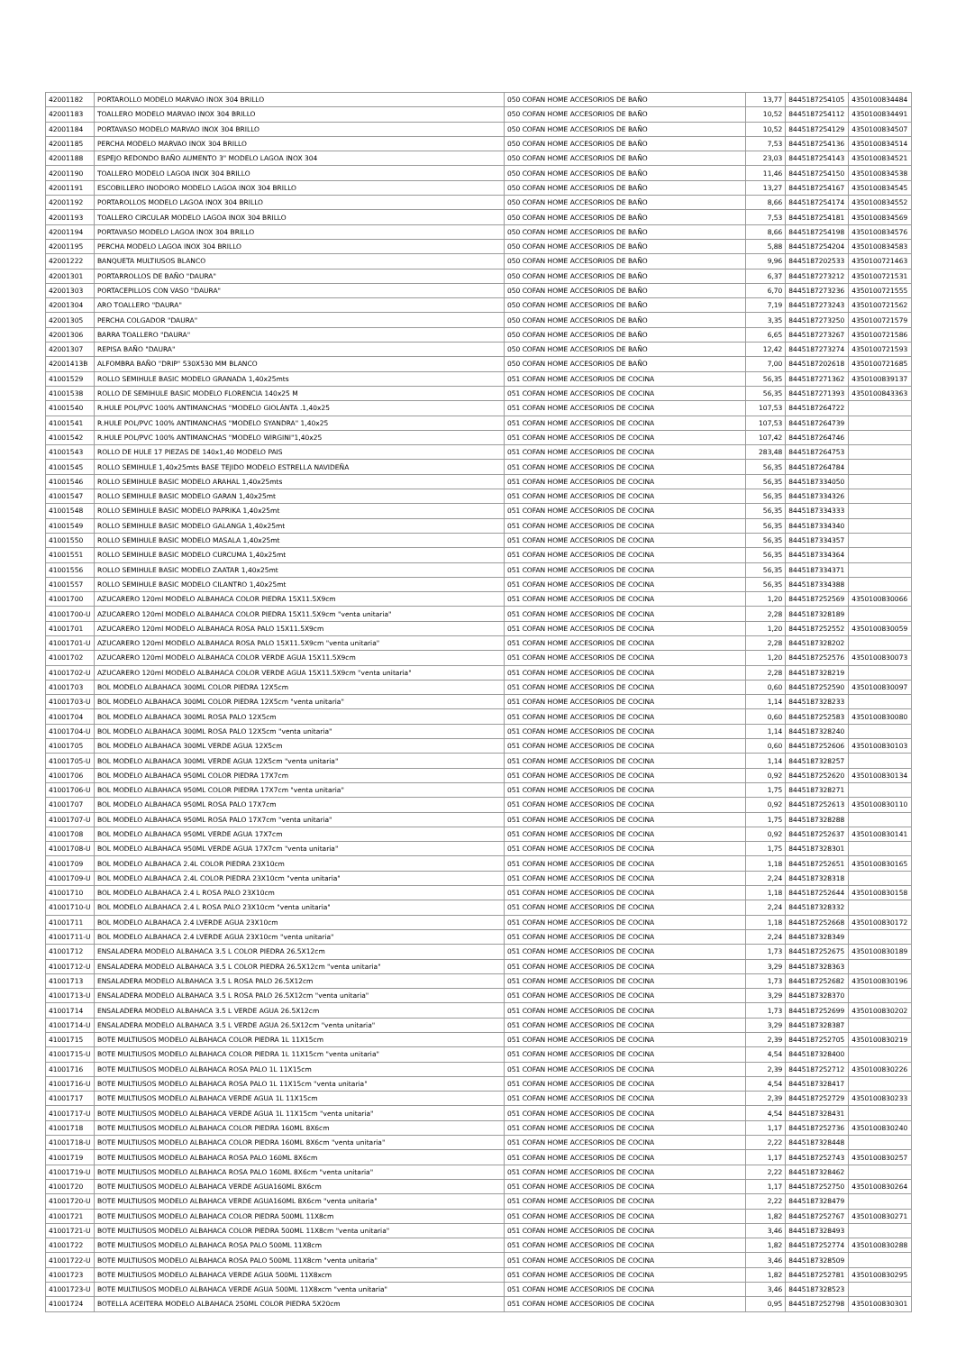| 42001182 | PORTAROLLO MODELO MARVAO INOX 304 BRILLO | 050 COFAN HOME ACCESORIOS DE BAÑO | 13,77 | 8445187254105 | 4350100834484 |
| 42001183 | TOALLERO MODELO MARVAO INOX 304 BRILLO | 050 COFAN HOME ACCESORIOS DE BAÑO | 10,52 | 8445187254112 | 4350100834491 |
| 42001184 | PORTAVASO MODELO MARVAO INOX 304 BRILLO | 050 COFAN HOME ACCESORIOS DE BAÑO | 10,52 | 8445187254129 | 4350100834507 |
| 42001185 | PERCHA MODELO MARVAO INOX 304 BRILLO | 050 COFAN HOME ACCESORIOS DE BAÑO | 7,53 | 8445187254136 | 4350100834514 |
| 42001188 | ESPEJO REDONDO BAÑO AUMENTO 3" MODELO LAGOA INOX 304 | 050 COFAN HOME ACCESORIOS DE BAÑO | 23,03 | 8445187254143 | 4350100834521 |
| 42001190 | TOALLERO MODELO LAGOA INOX 304 BRILLO | 050 COFAN HOME ACCESORIOS DE BAÑO | 11,46 | 8445187254150 | 4350100834538 |
| 42001191 | ESCOBILLERO INODORO MODELO LAGOA INOX 304 BRILLO | 050 COFAN HOME ACCESORIOS DE BAÑO | 13,27 | 8445187254167 | 4350100834545 |
| 42001192 | PORTAROLLOS MODELO LAGOA INOX 304 BRILLO | 050 COFAN HOME ACCESORIOS DE BAÑO | 8,66 | 8445187254174 | 4350100834552 |
| 42001193 | TOALLERO CIRCULAR MODELO LAGOA INOX 304 BRILLO | 050 COFAN HOME ACCESORIOS DE BAÑO | 7,53 | 8445187254181 | 4350100834569 |
| 42001194 | PORTAVASO MODELO LAGOA INOX 304 BRILLO | 050 COFAN HOME ACCESORIOS DE BAÑO | 8,66 | 8445187254198 | 4350100834576 |
| 42001195 | PERCHA MODELO LAGOA INOX 304 BRILLO | 050 COFAN HOME ACCESORIOS DE BAÑO | 5,88 | 8445187254204 | 4350100834583 |
| 42001222 | BANQUETA MULTIUSOS BLANCO | 050 COFAN HOME ACCESORIOS DE BAÑO | 9,96 | 8445187202533 | 4350100721463 |
| 42001301 | PORTARROLLOS DE BAÑO "DAURA" | 050 COFAN HOME ACCESORIOS DE BAÑO | 6,37 | 8445187273212 | 4350100721531 |
| 42001303 | PORTACEPILLOS CON VASO "DAURA" | 050 COFAN HOME ACCESORIOS DE BAÑO | 6,70 | 8445187273236 | 4350100721555 |
| 42001304 | ARO TOALLERO "DAURA" | 050 COFAN HOME ACCESORIOS DE BAÑO | 7,19 | 8445187273243 | 4350100721562 |
| 42001305 | PERCHA COLGADOR "DAURA" | 050 COFAN HOME ACCESORIOS DE BAÑO | 3,35 | 8445187273250 | 4350100721579 |
| 42001306 | BARRA TOALLERO "DAURA" | 050 COFAN HOME ACCESORIOS DE BAÑO | 6,65 | 8445187273267 | 4350100721586 |
| 42001307 | REPISA BAÑO "DAURA" | 050 COFAN HOME ACCESORIOS DE BAÑO | 12,42 | 8445187273274 | 4350100721593 |
| 42001413B | ALFOMBRA BAÑO "DRIP" 530X530 MM BLANCO | 050 COFAN HOME ACCESORIOS DE BAÑO | 7,00 | 8445187202618 | 4350100721685 |
| 41001529 | ROLLO SEMIHULE BASIC MODELO GRANADA 1,40x25mts | 051 COFAN HOME ACCESORIOS DE COCINA | 56,35 | 8445187271362 | 4350100839137 |
| 41001538 | ROLLO DE SEMIHULE BASIC MODELO FLORENCIA 140x25 M | 051 COFAN HOME ACCESORIOS DE COCINA | 56,35 | 8445187271393 | 4350100843363 |
| 41001540 | R.HULE POL/PVC 100% ANTIMANCHAS "MODELO GIOLÁNTA .1,40x25 | 051 COFAN HOME ACCESORIOS DE COCINA | 107,53 | 8445187264722 | |
| 41001541 | R.HULE POL/PVC 100% ANTIMANCHAS "MODELO SYANDRA" 1,40x25 | 051 COFAN HOME ACCESORIOS DE COCINA | 107,53 | 8445187264739 | |
| 41001542 | R.HULE POL/PVC 100% ANTIMANCHAS "MODELO WIRGINI"1,40x25 | 051 COFAN HOME ACCESORIOS DE COCINA | 107,42 | 8445187264746 | |
| 41001543 | ROLLO DE HULE 17 PIEZAS DE 140x1,40 MODELO PAIS | 051 COFAN HOME ACCESORIOS DE COCINA | 283,48 | 8445187264753 | |
| 41001545 | ROLLO SEMIHULE 1,40x25mts BASE TEJIDO MODELO ESTRELLA NAVIDEÑA | 051 COFAN HOME ACCESORIOS DE COCINA | 56,35 | 8445187264784 | |
| 41001546 | ROLLO SEMIHULE BASIC MODELO ARAHAL 1,40x25mts | 051 COFAN HOME ACCESORIOS DE COCINA | 56,35 | 8445187334050 | |
| 41001547 | ROLLO SEMIHULE BASIC MODELO GARAN 1,40x25mt | 051 COFAN HOME ACCESORIOS DE COCINA | 56,35 | 8445187334326 | |
| 41001548 | ROLLO SEMIHULE BASIC MODELO PAPRIKA 1,40x25mt | 051 COFAN HOME ACCESORIOS DE COCINA | 56,35 | 8445187334333 | |
| 41001549 | ROLLO SEMIHULE BASIC MODELO GALANGA 1,40x25mt | 051 COFAN HOME ACCESORIOS DE COCINA | 56,35 | 8445187334340 | |
| 41001550 | ROLLO SEMIHULE BASIC MODELO MASALA 1,40x25mt | 051 COFAN HOME ACCESORIOS DE COCINA | 56,35 | 8445187334357 | |
| 41001551 | ROLLO SEMIHULE BASIC MODELO CURCUMA 1,40x25mt | 051 COFAN HOME ACCESORIOS DE COCINA | 56,35 | 8445187334364 | |
| 41001556 | ROLLO SEMIHULE BASIC MODELO ZAATAR 1,40x25mt | 051 COFAN HOME ACCESORIOS DE COCINA | 56,35 | 8445187334371 | |
| 41001557 | ROLLO SEMIHULE BASIC MODELO CILANTRO 1,40x25mt | 051 COFAN HOME ACCESORIOS DE COCINA | 56,35 | 8445187334388 | |
| 41001700 | AZUCARERO 120ml MODELO ALBAHACA COLOR PIEDRA 15X11.5X9cm | 051 COFAN HOME ACCESORIOS DE COCINA | 1,20 | 8445187252569 | 4350100830066 |
| 41001700-U | AZUCARERO 120ml MODELO ALBAHACA COLOR PIEDRA 15X11.5X9cm "venta unitaria" | 051 COFAN HOME ACCESORIOS DE COCINA | 2,28 | 8445187328189 | |
| 41001701 | AZUCARERO 120ml MODELO ALBAHACA ROSA PALO 15X11.5X9cm | 051 COFAN HOME ACCESORIOS DE COCINA | 1,20 | 8445187252552 | 4350100830059 |
| 41001701-U | AZUCARERO 120ml MODELO ALBAHACA ROSA PALO 15X11.5X9cm "venta unitaria" | 051 COFAN HOME ACCESORIOS DE COCINA | 2,28 | 8445187328202 | |
| 41001702 | AZUCARERO 120ml MODELO ALBAHACA COLOR VERDE AGUA 15X11.5X9cm | 051 COFAN HOME ACCESORIOS DE COCINA | 1,20 | 8445187252576 | 4350100830073 |
| 41001702-U | AZUCARERO 120ml MODELO ALBAHACA COLOR VERDE AGUA 15X11.5X9cm "venta unitaria" | 051 COFAN HOME ACCESORIOS DE COCINA | 2,28 | 8445187328219 | |
| 41001703 | BOL MODELO ALBAHACA 300ML COLOR PIEDRA 12X5cm | 051 COFAN HOME ACCESORIOS DE COCINA | 0,60 | 8445187252590 | 4350100830097 |
| 41001703-U | BOL MODELO ALBAHACA 300ML COLOR PIEDRA 12X5cm "venta unitaria" | 051 COFAN HOME ACCESORIOS DE COCINA | 1,14 | 8445187328233 | |
| 41001704 | BOL MODELO ALBAHACA 300ML ROSA PALO 12X5cm | 051 COFAN HOME ACCESORIOS DE COCINA | 0,60 | 8445187252583 | 4350100830080 |
| 41001704-U | BOL MODELO ALBAHACA 300ML ROSA PALO 12X5cm "venta unitaria" | 051 COFAN HOME ACCESORIOS DE COCINA | 1,14 | 8445187328240 | |
| 41001705 | BOL MODELO ALBAHACA 300ML VERDE AGUA 12X5cm | 051 COFAN HOME ACCESORIOS DE COCINA | 0,60 | 8445187252606 | 4350100830103 |
| 41001705-U | BOL MODELO ALBAHACA 300ML VERDE AGUA 12X5cm "venta unitaria" | 051 COFAN HOME ACCESORIOS DE COCINA | 1,14 | 8445187328257 | |
| 41001706 | BOL MODELO ALBAHACA 950ML COLOR PIEDRA 17X7cm | 051 COFAN HOME ACCESORIOS DE COCINA | 0,92 | 8445187252620 | 4350100830134 |
| 41001706-U | BOL MODELO ALBAHACA 950ML COLOR PIEDRA 17X7cm "venta unitaria" | 051 COFAN HOME ACCESORIOS DE COCINA | 1,75 | 8445187328271 | |
| 41001707 | BOL MODELO ALBAHACA 950ML ROSA PALO 17X7cm | 051 COFAN HOME ACCESORIOS DE COCINA | 0,92 | 8445187252613 | 4350100830110 |
| 41001707-U | BOL MODELO ALBAHACA 950ML ROSA PALO 17X7cm "venta unitaria" | 051 COFAN HOME ACCESORIOS DE COCINA | 1,75 | 8445187328288 | |
| 41001708 | BOL MODELO ALBAHACA 950ML VERDE AGUA 17X7cm | 051 COFAN HOME ACCESORIOS DE COCINA | 0,92 | 8445187252637 | 4350100830141 |
| 41001708-U | BOL MODELO ALBAHACA 950ML VERDE AGUA 17X7cm "venta unitaria" | 051 COFAN HOME ACCESORIOS DE COCINA | 1,75 | 8445187328301 | |
| 41001709 | BOL MODELO ALBAHACA 2.4L COLOR PIEDRA 23X10cm | 051 COFAN HOME ACCESORIOS DE COCINA | 1,18 | 8445187252651 | 4350100830165 |
| 41001709-U | BOL MODELO ALBAHACA 2.4L COLOR PIEDRA 23X10cm "venta unitaria" | 051 COFAN HOME ACCESORIOS DE COCINA | 2,24 | 8445187328318 | |
| 41001710 | BOL MODELO ALBAHACA 2.4 L ROSA PALO 23X10cm | 051 COFAN HOME ACCESORIOS DE COCINA | 1,18 | 8445187252644 | 4350100830158 |
| 41001710-U | BOL MODELO ALBAHACA 2.4 L ROSA PALO 23X10cm "venta unitaria" | 051 COFAN HOME ACCESORIOS DE COCINA | 2,24 | 8445187328332 | |
| 41001711 | BOL MODELO ALBAHACA 2.4 LVERDE AGUA 23X10cm | 051 COFAN HOME ACCESORIOS DE COCINA | 1,18 | 8445187252668 | 4350100830172 |
| 41001711-U | BOL MODELO ALBAHACA 2.4 LVERDE AGUA 23X10cm "venta unitaria" | 051 COFAN HOME ACCESORIOS DE COCINA | 2,24 | 8445187328349 | |
| 41001712 | ENSALADERA MODELO ALBAHACA 3.5 L COLOR PIEDRA 26.5X12cm | 051 COFAN HOME ACCESORIOS DE COCINA | 1,73 | 8445187252675 | 4350100830189 |
| 41001712-U | ENSALADERA MODELO ALBAHACA 3.5 L COLOR PIEDRA 26.5X12cm "venta unitaria" | 051 COFAN HOME ACCESORIOS DE COCINA | 3,29 | 8445187328363 | |
| 41001713 | ENSALADERA MODELO ALBAHACA 3.5 L ROSA PALO 26.5X12cm | 051 COFAN HOME ACCESORIOS DE COCINA | 1,73 | 8445187252682 | 4350100830196 |
| 41001713-U | ENSALADERA MODELO ALBAHACA 3.5 L ROSA PALO 26.5X12cm "venta unitaria" | 051 COFAN HOME ACCESORIOS DE COCINA | 3,29 | 8445187328370 | |
| 41001714 | ENSALADERA MODELO ALBAHACA 3.5 L VERDE AGUA 26.5X12cm | 051 COFAN HOME ACCESORIOS DE COCINA | 1,73 | 8445187252699 | 4350100830202 |
| 41001714-U | ENSALADERA MODELO ALBAHACA 3.5 L VERDE AGUA 26.5X12cm "venta unitaria" | 051 COFAN HOME ACCESORIOS DE COCINA | 3,29 | 8445187328387 | |
| 41001715 | BOTE MULTIUSOS MODELO ALBAHACA COLOR PIEDRA 1L 11X15cm | 051 COFAN HOME ACCESORIOS DE COCINA | 2,39 | 8445187252705 | 4350100830219 |
| 41001715-U | BOTE MULTIUSOS MODELO ALBAHACA COLOR PIEDRA 1L 11X15cm "venta unitaria" | 051 COFAN HOME ACCESORIOS DE COCINA | 4,54 | 8445187328400 | |
| 41001716 | BOTE MULTIUSOS MODELO ALBAHACA ROSA PALO 1L 11X15cm | 051 COFAN HOME ACCESORIOS DE COCINA | 2,39 | 8445187252712 | 4350100830226 |
| 41001716-U | BOTE MULTIUSOS MODELO ALBAHACA ROSA PALO 1L 11X15cm "venta unitaria" | 051 COFAN HOME ACCESORIOS DE COCINA | 4,54 | 8445187328417 | |
| 41001717 | BOTE MULTIUSOS MODELO ALBAHACA VERDE AGUA 1L 11X15cm | 051 COFAN HOME ACCESORIOS DE COCINA | 2,39 | 8445187252729 | 4350100830233 |
| 41001717-U | BOTE MULTIUSOS MODELO ALBAHACA VERDE AGUA 1L 11X15cm "venta unitaria" | 051 COFAN HOME ACCESORIOS DE COCINA | 4,54 | 8445187328431 | |
| 41001718 | BOTE MULTIUSOS MODELO ALBAHACA COLOR PIEDRA 160ML 8X6cm | 051 COFAN HOME ACCESORIOS DE COCINA | 1,17 | 8445187252736 | 4350100830240 |
| 41001718-U | BOTE MULTIUSOS MODELO ALBAHACA COLOR PIEDRA 160ML 8X6cm "venta unitaria" | 051 COFAN HOME ACCESORIOS DE COCINA | 2,22 | 8445187328448 | |
| 41001719 | BOTE MULTIUSOS MODELO ALBAHACA ROSA PALO 160ML 8X6cm | 051 COFAN HOME ACCESORIOS DE COCINA | 1,17 | 8445187252743 | 4350100830257 |
| 41001719-U | BOTE MULTIUSOS MODELO ALBAHACA ROSA PALO 160ML 8X6cm "venta unitaria" | 051 COFAN HOME ACCESORIOS DE COCINA | 2,22 | 8445187328462 | |
| 41001720 | BOTE MULTIUSOS MODELO ALBAHACA VERDE AGUA160ML 8X6cm | 051 COFAN HOME ACCESORIOS DE COCINA | 1,17 | 8445187252750 | 4350100830264 |
| 41001720-U | BOTE MULTIUSOS MODELO ALBAHACA VERDE AGUA160ML 8X6cm "venta unitaria" | 051 COFAN HOME ACCESORIOS DE COCINA | 2,22 | 8445187328479 | |
| 41001721 | BOTE MULTIUSOS MODELO ALBAHACA COLOR PIEDRA 500ML 11X8cm | 051 COFAN HOME ACCESORIOS DE COCINA | 1,82 | 8445187252767 | 4350100830271 |
| 41001721-U | BOTE MULTIUSOS MODELO ALBAHACA COLOR PIEDRA 500ML 11X8cm "venta unitaria" | 051 COFAN HOME ACCESORIOS DE COCINA | 3,46 | 8445187328493 | |
| 41001722 | BOTE MULTIUSOS MODELO ALBAHACA ROSA PALO 500ML 11X8cm | 051 COFAN HOME ACCESORIOS DE COCINA | 1,82 | 8445187252774 | 4350100830288 |
| 41001722-U | BOTE MULTIUSOS MODELO ALBAHACA ROSA PALO 500ML 11X8cm "venta unitaria" | 051 COFAN HOME ACCESORIOS DE COCINA | 3,46 | 8445187328509 | |
| 41001723 | BOTE MULTIUSOS MODELO ALBAHACA VERDE AGUA 500ML 11X8xcm | 051 COFAN HOME ACCESORIOS DE COCINA | 1,82 | 8445187252781 | 4350100830295 |
| 41001723-U | BOTE MULTIUSOS MODELO ALBAHACA VERDE AGUA 500ML 11X8xcm "venta unitaria" | 051 COFAN HOME ACCESORIOS DE COCINA | 3,46 | 8445187328523 | |
| 41001724 | BOTELLA ACEITERA MODELO ALBAHACA 250ML COLOR PIEDRA 5X20cm | 051 COFAN HOME ACCESORIOS DE COCINA | 0,95 | 8445187252798 | 4350100830301 |